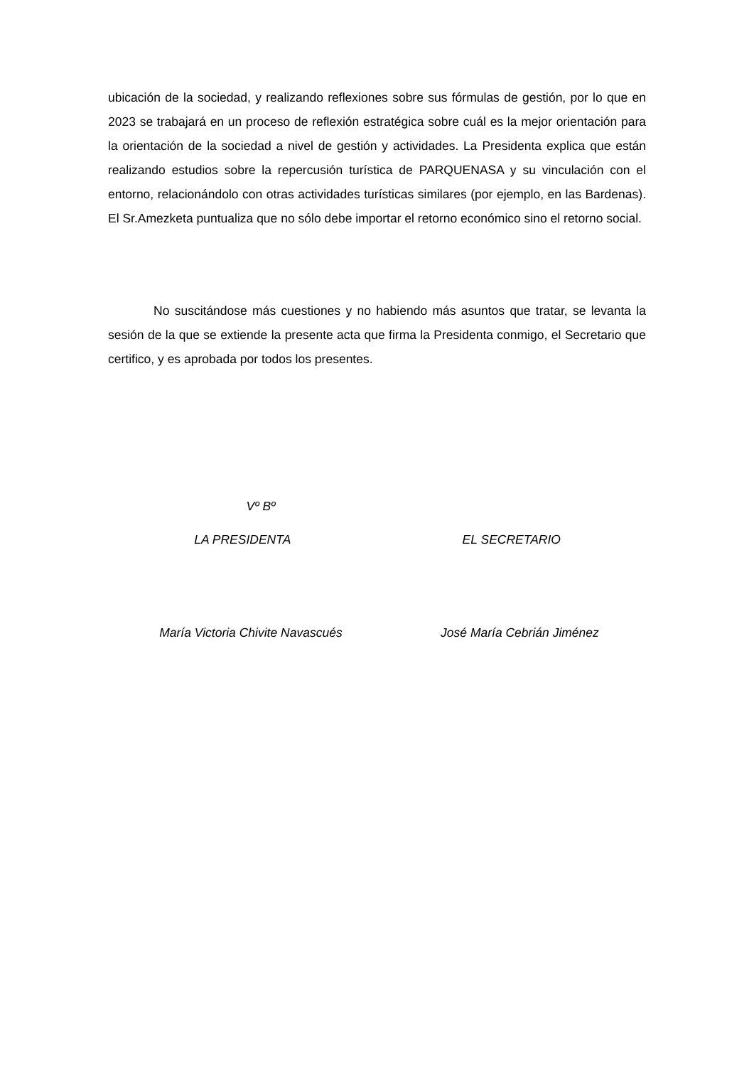ubicación de la sociedad, y realizando reflexiones sobre sus fórmulas de gestión, por lo que en 2023 se trabajará en un proceso de reflexión estratégica sobre cuál es la mejor orientación para la orientación de la sociedad a nivel de gestión y actividades. La Presidenta explica que están realizando estudios sobre la repercusión turística de PARQUENASA y su vinculación con el entorno, relacionándolo con otras actividades turísticas similares (por ejemplo, en las Bardenas). El Sr.Amezketa puntualiza que no sólo debe importar el retorno económico sino el retorno social.
No suscitándose más cuestiones y no habiendo más asuntos que tratar, se levanta la sesión de la que se extiende la presente acta que firma la Presidenta conmigo, el Secretario que certifico, y es aprobada por todos los presentes.
Vº Bº
LA PRESIDENTA EL SECRETARIO
María Victoria Chivite Navascués José María Cebrián Jiménez